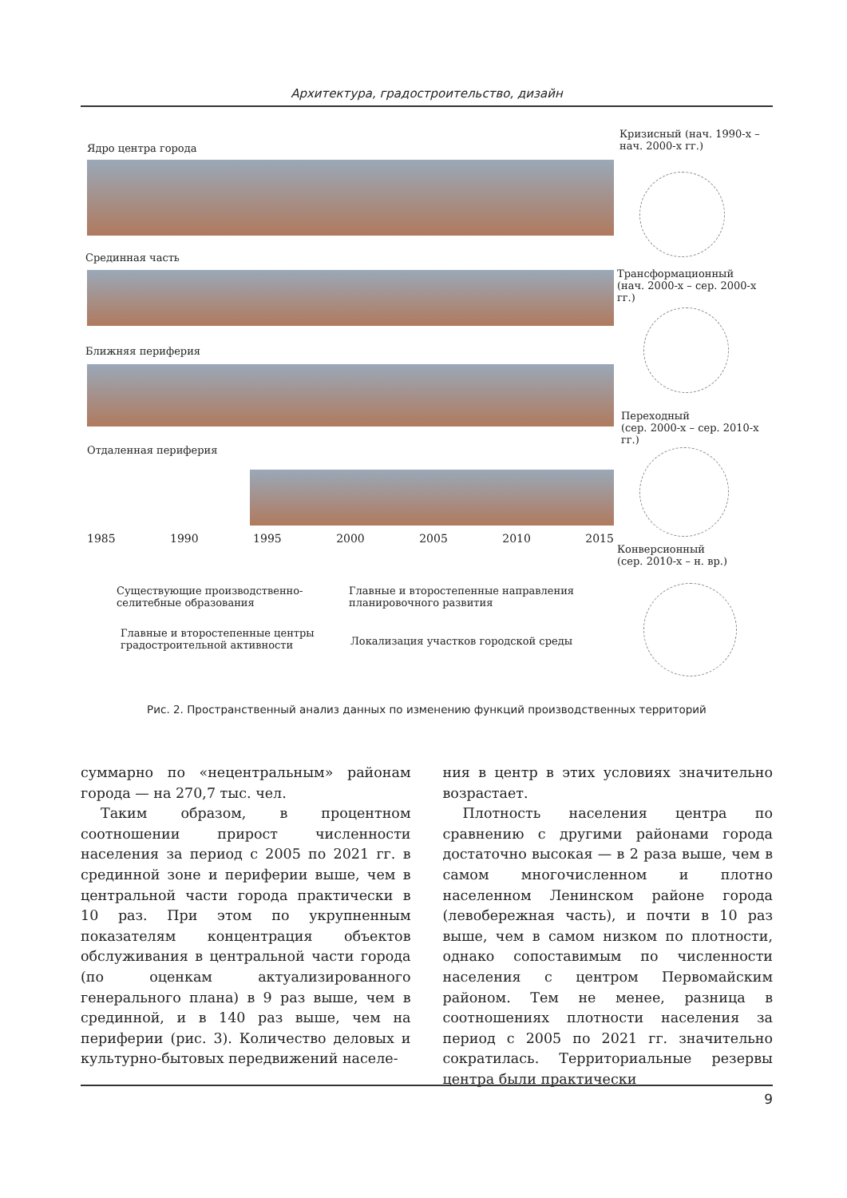Архитектура, градостроительство, дизайн
Ядро центра города
Срединная часть
Ближняя периферия
Отдаленная периферия
1985 1990 1995 2000 2005 2010 2015
Существующие производственно-
селитебные образования
Главные и второстепенные направления
планировочного развития
Главные и второстепенные центры
градостроительной активности
Локализация участков городской среды
Кризисный (нач. 1990-х –
нач. 2000-х гг.)
Трансформационный
(нач. 2000-х – сер. 2000-х гг.)
Переходный
(сер. 2000-х – сер. 2010-х гг.)
Конверсионный
(сер. 2010-х – н. вр.)
Рис. 2. Пространственный анализ данных по изменению функций производственных территорий
суммарно по «нецентральным» районам города — на 270,7 тыс. чел.
Таким образом, в процентном соотношении прирост численности населения за период с 2005 по 2021 гг. в срединной зоне и периферии выше, чем в центральной части города практически в 10 раз. При этом по укрупненным показателям концентрация объектов обслуживания в центральной части города (по оценкам актуализированного генерального плана) в 9 раз выше, чем в срединной, и в 140 раз выше, чем на периферии (рис. 3). Количество деловых и культурно-бытовых передвижений населе-
ния в центр в этих условиях значительно возрастает.
Плотность населения центра по сравнению с другими районами города достаточно высокая — в 2 раза выше, чем в самом многочисленном и плотно населенном Ленинском районе города (левобережная часть), и почти в 10 раз выше, чем в самом низком по плотности, однако сопоставимым по численности населения с центром Первомайским районом. Тем не менее, разница в соотношениях плотности населения за период с 2005 по 2021 гг. значительно сократилась. Территориальные резервы центра были практически
9